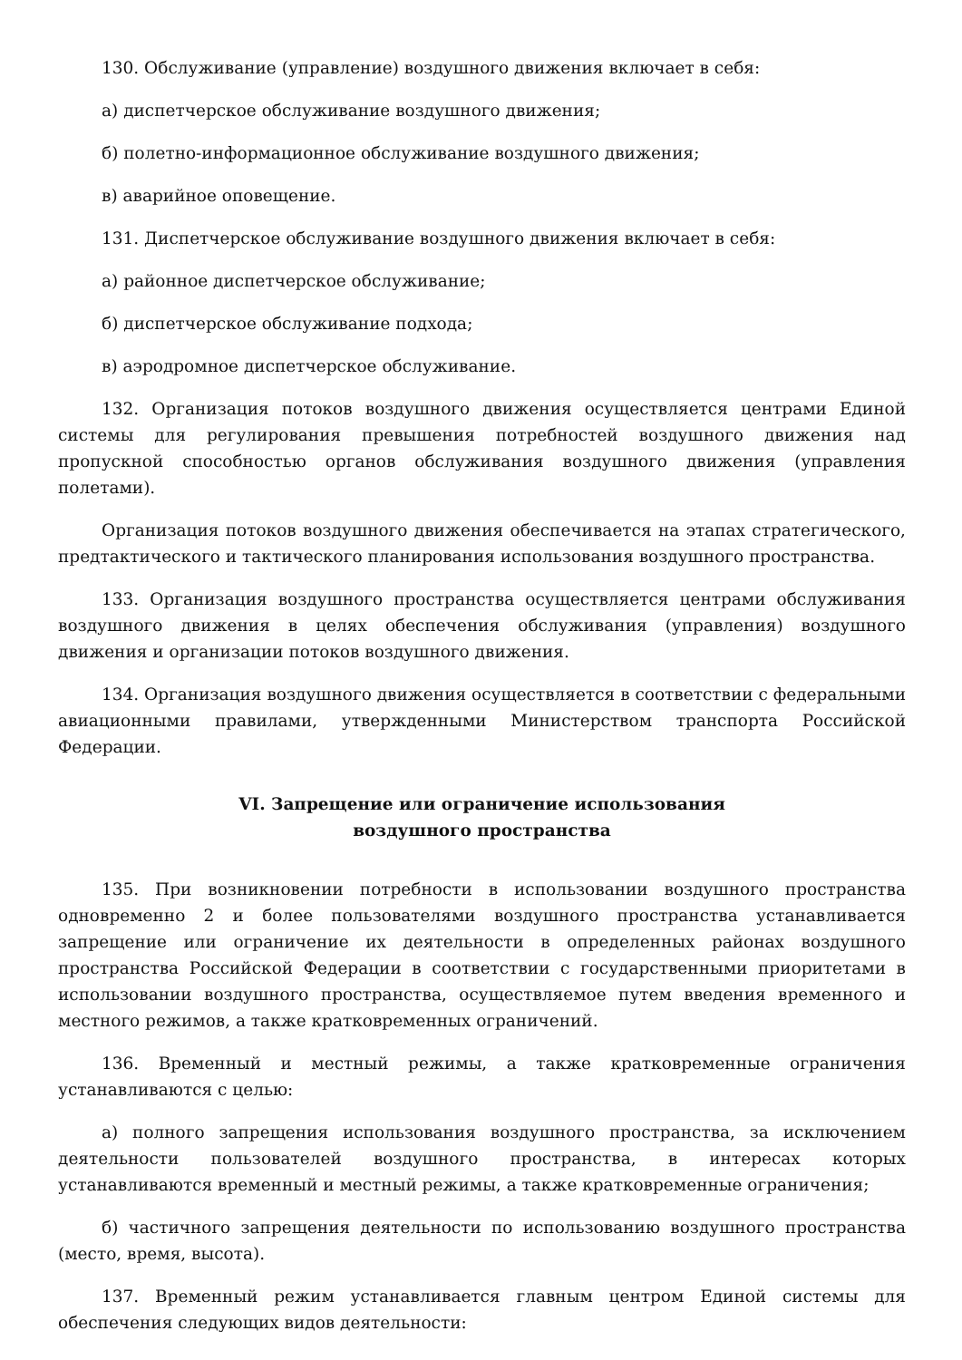130. Обслуживание (управление) воздушного движения включает в себя:
а) диспетчерское обслуживание воздушного движения;
б) полетно-информационное обслуживание воздушного движения;
в) аварийное оповещение.
131. Диспетчерское обслуживание воздушного движения включает в себя:
а) районное диспетчерское обслуживание;
б) диспетчерское обслуживание подхода;
в) аэродромное диспетчерское обслуживание.
132. Организация потоков воздушного движения осуществляется центрами Единой системы для регулирования превышения потребностей воздушного движения над пропускной способностью органов обслуживания воздушного движения (управления полетами).
Организация потоков воздушного движения обеспечивается на этапах стратегического, предтактического и тактического планирования использования воздушного пространства.
133. Организация воздушного пространства осуществляется центрами обслуживания воздушного движения в целях обеспечения обслуживания (управления) воздушного движения и организации потоков воздушного движения.
134. Организация воздушного движения осуществляется в соответствии с федеральными авиационными правилами, утвержденными Министерством транспорта Российской Федерации.
VI. Запрещение или ограничение использования
воздушного пространства
135. При возникновении потребности в использовании воздушного пространства одновременно 2 и более пользователями воздушного пространства устанавливается запрещение или ограничение их деятельности в определенных районах воздушного пространства Российской Федерации в соответствии с государственными приоритетами в использовании воздушного пространства, осуществляемое путем введения временного и местного режимов, а также кратковременных ограничений.
136. Временный и местный режимы, а также кратковременные ограничения устанавливаются с целью:
а) полного запрещения использования воздушного пространства, за исключением деятельности пользователей воздушного пространства, в интересах которых устанавливаются временный и местный режимы, а также кратковременные ограничения;
б) частичного запрещения деятельности по использованию воздушного пространства (место, время, высота).
137. Временный режим устанавливается главным центром Единой системы для обеспечения следующих видов деятельности: